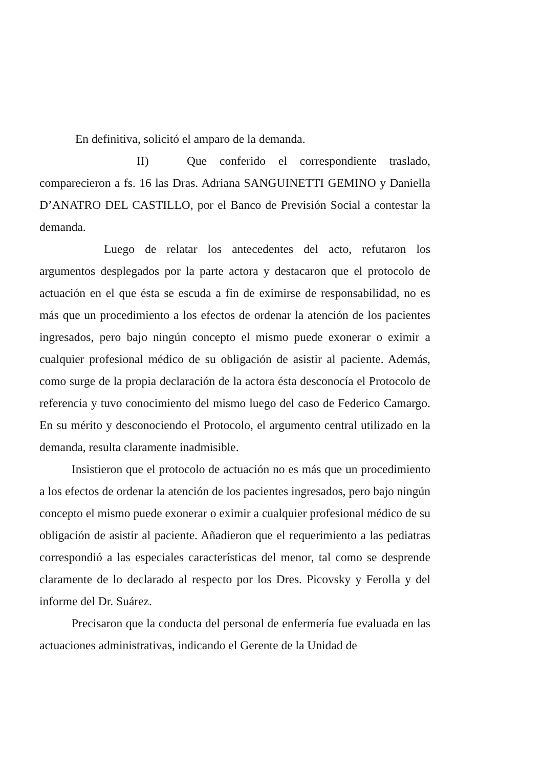En definitiva, solicitó el amparo de la demanda.
II) Que conferido el correspondiente traslado, comparecieron a fs. 16 las Dras. Adriana SANGUINETTI GEMINO y Daniella D’ANATRO DEL CASTILLO, por el Banco de Previsión Social a contestar la demanda.
Luego de relatar los antecedentes del acto, refutaron los argumentos desplegados por la parte actora y destacaron que el protocolo de actuación en el que ésta se escuda a fin de eximirse de responsabilidad, no es más que un procedimiento a los efectos de ordenar la atención de los pacientes ingresados, pero bajo ningún concepto el mismo puede exonerar o eximir a cualquier profesional médico de su obligación de asistir al paciente. Además, como surge de la propia declaración de la actora ésta desconocía el Protocolo de referencia y tuvo conocimiento del mismo luego del caso de Federico Camargo. En su mérito y desconociendo el Protocolo, el argumento central utilizado en la demanda, resulta claramente inadmisible.
Insistieron que el protocolo de actuación no es más que un procedimiento a los efectos de ordenar la atención de los pacientes ingresados, pero bajo ningún concepto el mismo puede exonerar o eximir a cualquier profesional médico de su obligación de asistir al paciente. Añadieron que el requerimiento a las pediatras correspondió a las especiales características del menor, tal como se desprende claramente de lo declarado al respecto por los Dres. Picovsky y Ferolla y del informe del Dr. Suárez.
Precisaron que la conducta del personal de enfermería fue evaluada en las actuaciones administrativas, indicando el Gerente de la Unidad de